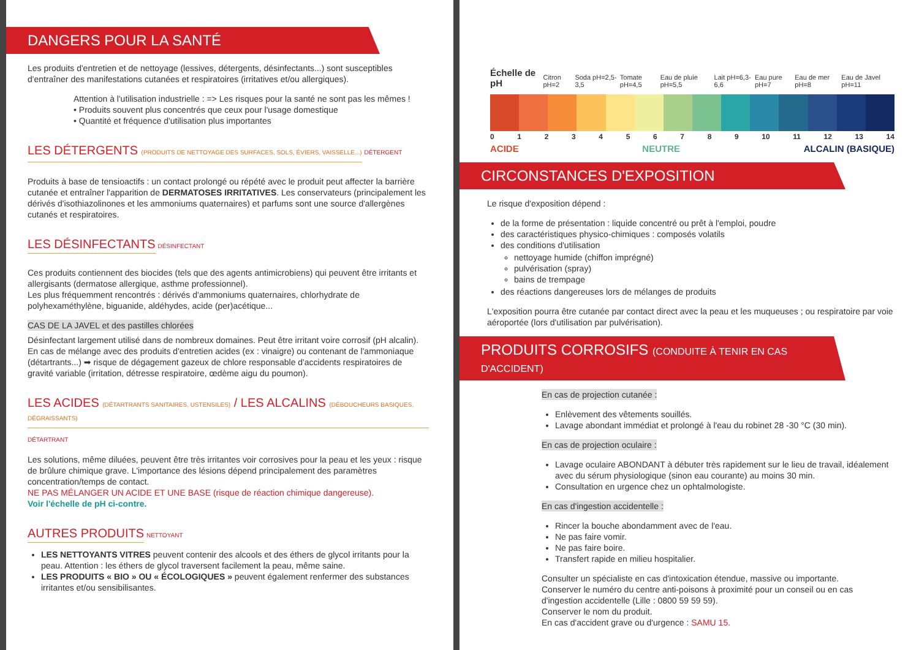DANGERS POUR LA SANTÉ
Les produits d'entretien et de nettoyage (lessives, détergents, désinfectants...) sont susceptibles d'entraîner des manifestations cutanées et respiratoires (irritatives et/ou allergiques).
Attention à l'utilisation industrielle : => Les risques pour la santé ne sont pas les mêmes !
• Produits souvent plus concentrés que ceux pour l'usage domestique
• Quantité et fréquence d'utilisation plus importantes
LES DÉTERGENTS (PRODUITS DE NETTOYAGE DES SURFACES, SOLS, ÉVIERS, VAISSELLE...)
DÉTERGENT
Produits à base de tensioactifs : un contact prolongé ou répété avec le produit peut affecter la barrière cutanée et entraîner l'apparition de DERMATOSES IRRITATIVES. Les conservateurs (principalement les dérivés d'isothiazolinones et les ammoniums quaternaires) et parfums sont une source d'allergènes cutanés et respiratoires.
LES DÉSINFECTANTS
DÉSINFECTANT
Ces produits contiennent des biocides (tels que des agents antimicrobiens) qui peuvent être irritants et allergisants (dermatose allergique, asthme professionnel).
Les plus fréquemment rencontrés : dérivés d'ammoniums quaternaires, chlorhydrate de polyhexaméthylène, biguanide, aldéhydes, acide (per)acétique...
CAS DE LA JAVEL et des pastilles chlorées
Désinfectant largement utilisé dans de nombreux domaines. Peut être irritant voire corrosif (pH alcalin).
En cas de mélange avec des produits d'entretien acides (ex : vinaigre) ou contenant de l'ammoniaque (détartrants...) ➡ risque de dégagement gazeux de chlore responsable d'accidents respiratoires de gravité variable (irritation, détresse respiratoire, œdème aigu du poumon).
LES ACIDES (DÉTARTRANTS SANITAIRES, USTENSILES) / LES ALCALINS (DÉBOUCHEURS BASIQUES, DÉGRAISSANTS)
DÉTARTRANT
Les solutions, même diluées, peuvent être très irritantes voir corrosives pour la peau et les yeux : risque de brûlure chimique grave. L'importance des lésions dépend principalement des paramètres concentration/temps de contact.
NE PAS MÉLANGER UN ACIDE ET UNE BASE (risque de réaction chimique dangereuse).
Voir l'échelle de pH ci-contre.
AUTRES PRODUITS
NETTOYANT
LES NETTOYANTS VITRES peuvent contenir des alcools et des éthers de glycol irritants pour la peau. Attention : les éthers de glycol traversent facilement la peau, même saine.
LES PRODUITS « BIO » OU « ÉCOLOGIQUES » peuvent également renfermer des substances irritantes et/ou sensibilisantes.
Échelle de pH Citron pH=2 Soda pH=2,5-3,5 Tomate pH=4,5 Eau de pluie pH=5,5 Lait pH=6,3-6,6 Eau pure pH=7 Eau de mer pH=8 Eau de Javel pH=11
0123456789 10 11 12 13 14
ACIDE NEUTRE ALCALIN (BASIQUE)
CIRCONSTANCES D'EXPOSITION
Le risque d'exposition dépend :
de la forme de présentation : liquide concentré ou prêt à l'emploi, poudre
des caractéristiques physico-chimiques : composés volatils
des conditions d'utilisation
nettoyage humide (chiffon imprégné)
pulvérisation (spray)
bains de trempage
des réactions dangereuses lors de mélanges de produits
L'exposition pourra être cutanée par contact direct avec la peau et les muqueuses ; ou respiratoire par voie aéroportée (lors d'utilisation par pulvérisation).
PRODUITS CORROSIFS (CONDUITE À TENIR EN CAS D'ACCIDENT)
En cas de projection cutanée :
Enlèvement des vêtements souillés.
Lavage abondant immédiat et prolongé à l'eau du robinet 28 -30 °C (30 min).
En cas de projection oculaire :
Lavage oculaire ABONDANT à débuter très rapidement sur le lieu de travail, idéalement avec du sérum physiologique (sinon eau courante) au moins 30 min.
Consultation en urgence chez un ophtalmologiste.
En cas d'ingestion accidentelle :
Rincer la bouche abondamment avec de l'eau.
Ne pas faire vomir.
Ne pas faire boire.
Transfert rapide en milieu hospitalier.
Consulter un spécialiste en cas d'intoxication étendue, massive ou importante.
Conserver le numéro du centre anti-poisons à proximité pour un conseil ou en cas d'ingestion accidentelle (Lille : 0800 59 59 59).
Conserver le nom du produit.
En cas d'accident grave ou d'urgence : SAMU 15.